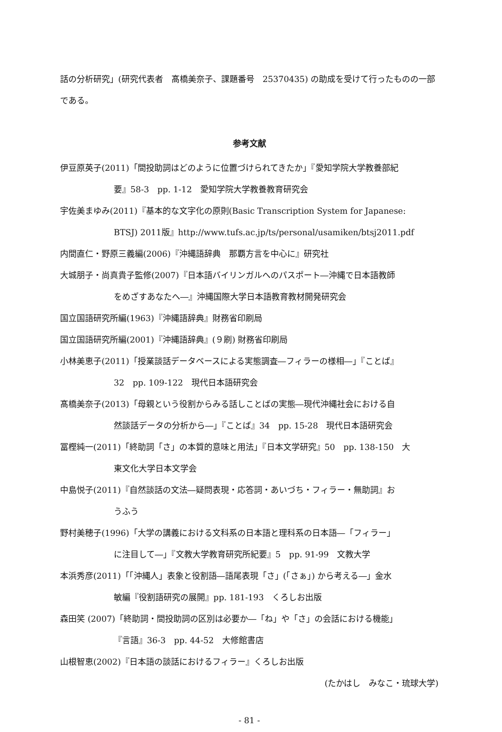話の分析研究」(研究代表者　髙橋美奈子、課題番号　25370435) の助成を受けて行ったものの一部である。
参考文献
伊豆原英子(2011)「間投助詞はどのように位置づけられてきたか」『愛知学院大学教養部紀
要』58-3　pp. 1-12　愛知学院大学教養教育研究会
宇佐美まゆみ(2011)『基本的な文字化の原則(Basic Transcription System for Japanese:
BTSJ) 2011版』http://www.tufs.ac.jp/ts/personal/usamiken/btsj2011.pdf
内間直仁・野原三義編(2006)『沖縄語辞典　那覇方言を中心に』研究社
大城朋子・尚真貴子監修(2007)『日本語バイリンガルへのパスポート―沖縄で日本語教師
をめざすあなたへ―』沖縄国際大学日本語教育教材開発研究会
国立国語研究所編(1963)『沖縄語辞典』財務省印刷局
国立国語研究所編(2001)『沖縄語辞典』(９刷) 財務省印刷局
小林美恵子(2011)「授業談話データベースによる実態調査―フィラーの様相―」『ことば』
32　pp. 109-122　現代日本語研究会
髙橋美奈子(2013)「母親という役割からみる話しことばの実態―現代沖縄社会における自
然談話データの分析から―」『ことば』34　pp. 15-28　現代日本語研究会
冨樫純一(2011)「終助詞「さ」の本質的意味と用法」『日本文学研究』50　pp. 138-150　大
東文化大学日本文学会
中島悦子(2011)『自然談話の文法―疑問表現・応答詞・あいづち・フィラー・無助詞』お
うふう
野村美穂子(1996)「大学の講義における文科系の日本語と理科系の日本語―「フィラー」
に注目して―」『文教大学教育研究所紀要』5　pp. 91-99　文教大学
本浜秀彦(2011)「「沖縄人」表象と役割語―語尾表現「さ」(「さぁ」) から考える―」金水
敏編『役割語研究の展開』pp. 181-193　くろしお出版
森田笑 (2007)「終助詞・間投助詞の区別は必要か―「ね」や「さ」の会話における機能」
『言語』36-3　pp. 44-52　大修館書店
山根智恵(2002)『日本語の談話におけるフィラー』くろしお出版
(たかはし　みなこ・琉球大学)
- 81 -